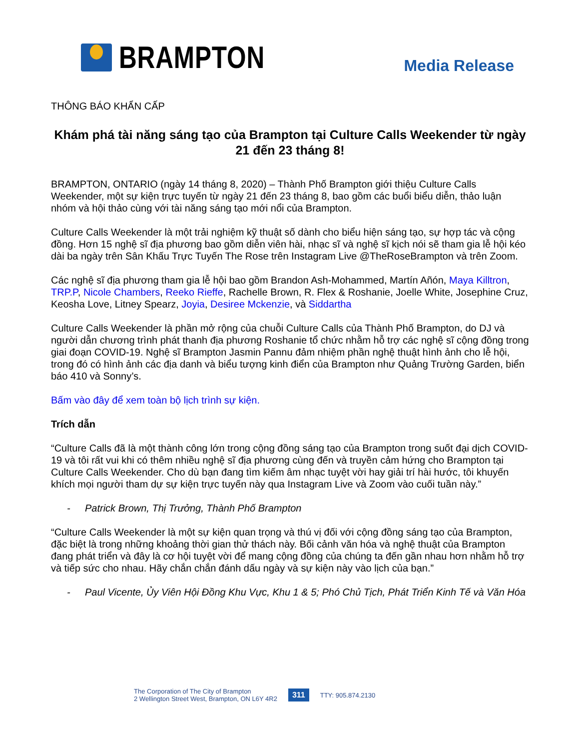BRAMPTON
Media Release
THÔNG BÁO KHẨN CẤP
Khám phá tài năng sáng tạo của Brampton tại Culture Calls Weekender từ ngày 21 đến 23 tháng 8!
BRAMPTON, ONTARIO (ngày 14 tháng 8, 2020) – Thành Phố Brampton giới thiệu Culture Calls Weekender, một sự kiện trực tuyến từ ngày 21 đến 23 tháng 8, bao gồm các buổi biểu diễn, thảo luận nhóm và hội thảo cùng với tài năng sáng tạo mới nổi của Brampton.
Culture Calls Weekender là một trải nghiệm kỹ thuật số dành cho biểu hiện sáng tạo, sự hợp tác và cộng đồng. Hơn 15 nghệ sĩ địa phương bao gồm diễn viên hài, nhạc sĩ và nghệ sĩ kịch nói sẽ tham gia lễ hội kéo dài ba ngày trên Sân Khấu Trực Tuyến The Rose trên Instagram Live @TheRoseBrampton và trên Zoom.
Các nghệ sĩ địa phương tham gia lễ hội bao gồm Brandon Ash-Mohammed, Martín Añón, Maya Killtron, TRP.P, Nicole Chambers, Reeko Rieffe, Rachelle Brown, R. Flex & Roshanie, Joelle White, Josephine Cruz, Keosha Love, Litney Spearz, Joyia, Desiree Mckenzie, và Siddartha
Culture Calls Weekender là phần mở rộng của chuỗi Culture Calls của Thành Phố Brampton, do DJ và người dẫn chương trình phát thanh địa phương Roshanie tổ chức nhằm hỗ trợ các nghệ sĩ cộng đồng trong giai đoạn COVID-19. Nghệ sĩ Brampton Jasmin Pannu đảm nhiệm phần nghệ thuật hình ảnh cho lễ hội, trong đó có hình ảnh các địa danh và biểu tượng kinh điển của Brampton như Quảng Trường Garden, biển báo 410 và Sonny’s.
Bấm vào đây để xem toàn bộ lịch trình sự kiện.
Trích dẫn
“Culture Calls đã là một thành công lớn trong cộng đồng sáng tạo của Brampton trong suốt đại dịch COVID-19 và tôi rất vui khi có thêm nhiều nghệ sĩ địa phương cùng đến và truyền cảm hứng cho Brampton tại Culture Calls Weekender. Cho dù bạn đang tìm kiếm âm nhạc tuyệt vời hay giải trí hài hước, tôi khuyến khích mọi người tham dự sự kiện trực tuyến này qua Instagram Live và Zoom vào cuối tuần này.”
- Patrick Brown, Thị Trưởng, Thành Phố Brampton
“Culture Calls Weekender là một sự kiện quan trọng và thú vị đối với cộng đồng sáng tạo của Brampton, đặc biệt là trong những khoảng thời gian thử thách này. Bối cảnh văn hóa và nghệ thuật của Brampton đang phát triển và đây là cơ hội tuyệt vời để mang cộng đồng của chúng ta đến gần nhau hơn nhằm hỗ trợ và tiếp sức cho nhau. Hãy chắn chắn đánh dấu ngày và sự kiện này vào lịch của bạn.”
- Paul Vicente, Ủy Viên Hội Đồng Khu Vực, Khu 1 & 5; Phó Chủ Tịch, Phát Triển Kinh Tế và Văn Hóa
The Corporation of The City of Brampton
2 Wellington Street West, Brampton, ON L6Y 4R2
311
TTY: 905.874.2130